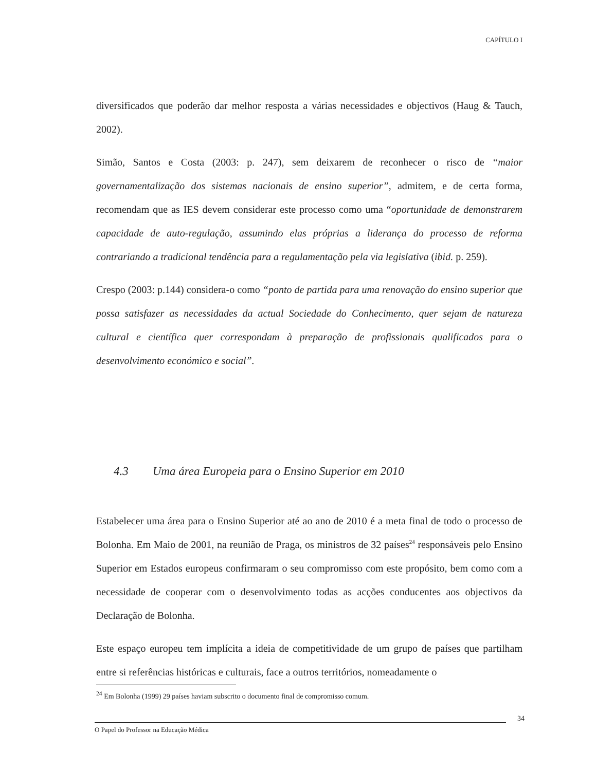CAPÍTULO I
diversificados que poderão dar melhor resposta a várias necessidades e objectivos (Haug & Tauch, 2002).
Simão, Santos e Costa (2003: p. 247), sem deixarem de reconhecer o risco de “maior governamentalização dos sistemas nacionais de ensino superior”, admitem, e de certa forma, recomendam que as IES devem considerar este processo como uma “oportunidade de demonstrarem capacidade de auto-regulação, assumindo elas próprias a liderança do processo de reforma contrariando a tradicional tendência para a regulamentação pela via legislativa (ibid. p. 259).
Crespo (2003: p.144) considera-o como “ponto de partida para uma renovação do ensino superior que possa satisfazer as necessidades da actual Sociedade do Conhecimento, quer sejam de natureza cultural e científica quer correspondam à preparação de profissionais qualificados para o desenvolvimento económico e social”.
4.3 Uma área Europeia para o Ensino Superior em 2010
Estabelecer uma área para o Ensino Superior até ao ano de 2010 é a meta final de todo o processo de Bolonha. Em Maio de 2001, na reunião de Praga, os ministros de 32 países<sup>24</sup> responsáveis pelo Ensino Superior em Estados europeus confirmaram o seu compromisso com este propósito, bem como com a necessidade de cooperar com o desenvolvimento todas as acções conducentes aos objectivos da Declaração de Bolonha.
Este espaço europeu tem implícita a ideia de competitividade de um grupo de países que partilham entre si referências históricas e culturais, face a outros territórios, nomeadamente o
<sup>24</sup> Em Bolonha (1999) 29 países haviam subscrito o documento final de compromisso comum.
34
O Papel do Professor na Educação Médica